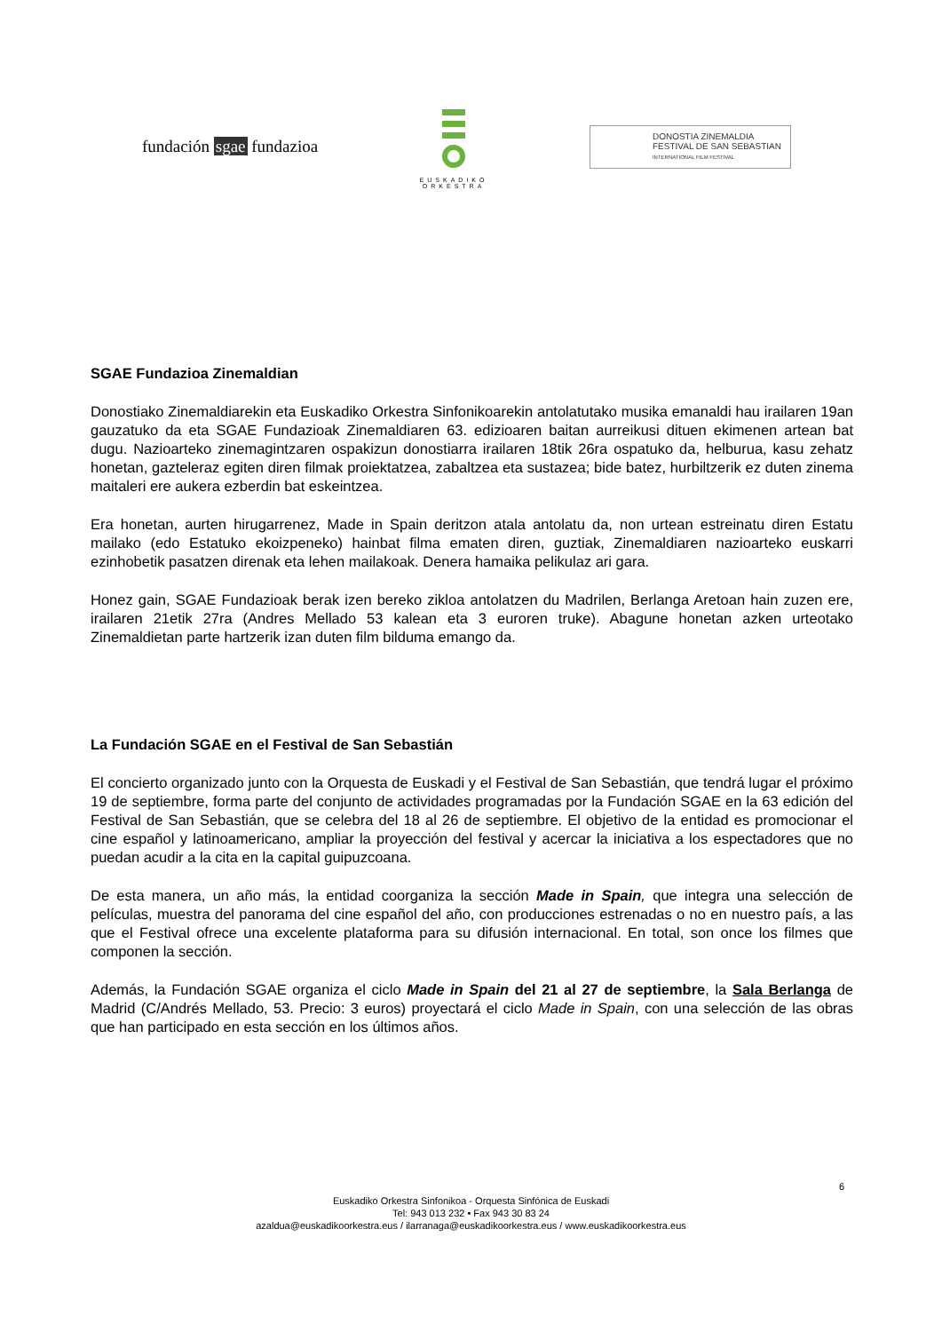fundación sgae fundazioa
EUSKADIKO
ORKESTRA
DONOSTIA ZINEMALDIA
FESTIVAL DE SAN SEBASTIAN
INTERNATIONAL FILM FESTIVAL
SGAE Fundazioa Zinemaldian
Donostiako Zinemaldiarekin eta Euskadiko Orkestra Sinfonikoarekin antolatutako musika emanaldi hau irailaren 19an gauzatuko da eta SGAE Fundazioak Zinemaldiaren 63. edizioaren baitan aurreikusi dituen ekimenen artean bat dugu. Nazioarteko zinemagintzaren ospakizun donostiarra irailaren 18tik 26ra ospatuko da, helburua, kasu zehatz honetan, gazteleraz egiten diren filmak proiektatzea, zabaltzea eta sustazea; bide batez, hurbiltzerik ez duten zinema maitaleri ere aukera ezberdin bat eskeintzea.
Era honetan, aurten hirugarrenez, Made in Spain deritzon atala antolatu da, non urtean estreinatu diren Estatu mailako (edo Estatuko ekoizpeneko) hainbat filma ematen diren, guztiak, Zinemaldiaren nazioarteko euskarri ezinhobetik pasatzen direnak eta lehen mailakoak. Denera hamaika pelikulaz ari gara.
Honez gain, SGAE Fundazioak berak izen bereko zikloa antolatzen du Madrilen, Berlanga Aretoan hain zuzen ere, irailaren 21etik 27ra (Andres Mellado 53 kalean eta 3 euroren truke). Abagune honetan azken urteotako Zinemaldietan parte hartzerik izan duten film bilduma emango da.
La Fundación SGAE en el Festival de San Sebastián
El concierto organizado junto con la Orquesta de Euskadi y el Festival de San Sebastián, que tendrá lugar el próximo 19 de septiembre, forma parte del conjunto de actividades programadas por la Fundación SGAE en la 63 edición del Festival de San Sebastián, que se celebra del 18 al 26 de septiembre. El objetivo de la entidad es promocionar el cine español y latinoamericano, ampliar la proyección del festival y acercar la iniciativa a los espectadores que no puedan acudir a la cita en la capital guipuzcoana.
De esta manera, un año más, la entidad coorganiza la sección Made in Spain, que integra una selección de películas, muestra del panorama del cine español del año, con producciones estrenadas o no en nuestro país, a las que el Festival ofrece una excelente plataforma para su difusión internacional. En total, son once los filmes que componen la sección.
Además, la Fundación SGAE organiza el ciclo Made in Spain del 21 al 27 de septiembre, la Sala Berlanga de Madrid (C/Andrés Mellado, 53. Precio: 3 euros) proyectará el ciclo Made in Spain, con una selección de las obras que han participado en esta sección en los últimos años.
6
Euskadiko Orkestra Sinfonikoa - Orquesta Sinfónica de Euskadi
Tel: 943 013 232 • Fax 943 30 83 24
azaldua@euskadikoorkestra.eus / ilarranaga@euskadikoorkestra.eus / www.euskadikoorkestra.eus